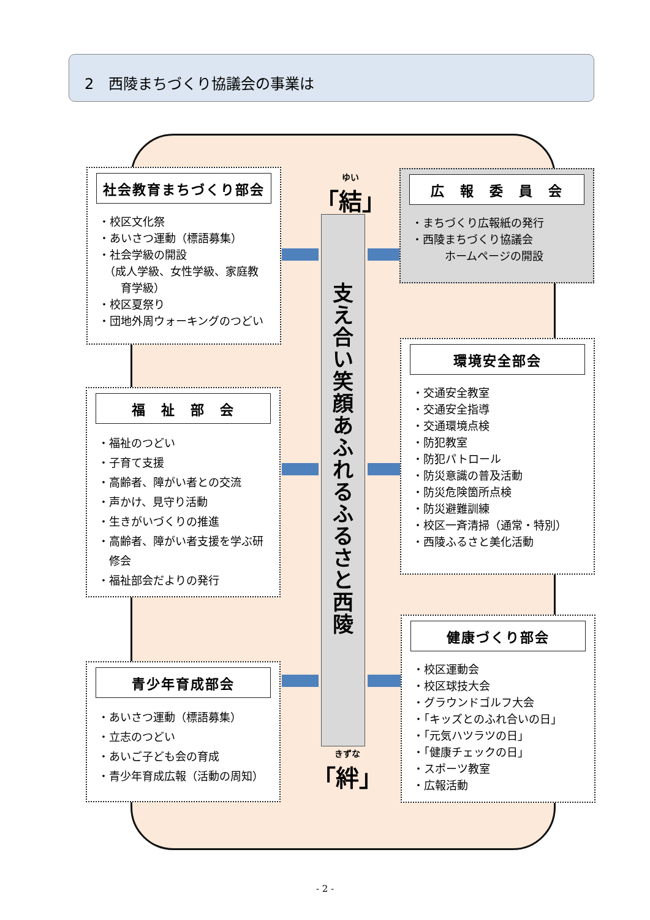2　西陵まちづくり協議会の事業は
ゆい
「結」
支え合い　笑顔あふれる　ふるさと西陵
きずな
「絆」
社会教育まちづくり部会
・校区文化祭
・あいさつ運動（標語募集）
・社会学級の開設
　（成人学級、女性学級、家庭教
　　育学級）
・校区夏祭り
・団地外周ウォーキングのつどい
広　報　委　員　会
・まちづくり広報紙の発行
・西陵まちづくり協議会
　　　ホームページの開設
福　祉　部　会
・福祉のつどい
・子育て支援
・高齢者、障がい者との交流
・声かけ、見守り活動
・生きがいづくりの推進
・高齢者、障がい者支援を学ぶ研
　修会
・福祉部会だよりの発行
環境安全部会
・交通安全教室
・交通安全指導
・交通環境点検
・防犯教室
・防犯パトロール
・防災意識の普及活動
・防災危険箇所点検
・防災避難訓練
・校区一斉清掃（通常・特別）
・西陵ふるさと美化活動
青少年育成部会
・あいさつ運動（標語募集）
・立志のつどい
・あいご子ども会の育成
・青少年育成広報（活動の周知）
健康づくり部会
・校区運動会
・校区球技大会
・グラウンドゴルフ大会
・「キッズとのふれ合いの日」
・「元気ハツラツの日」
・「健康チェックの日」
・スポーツ教室
・広報活動
- 2 -